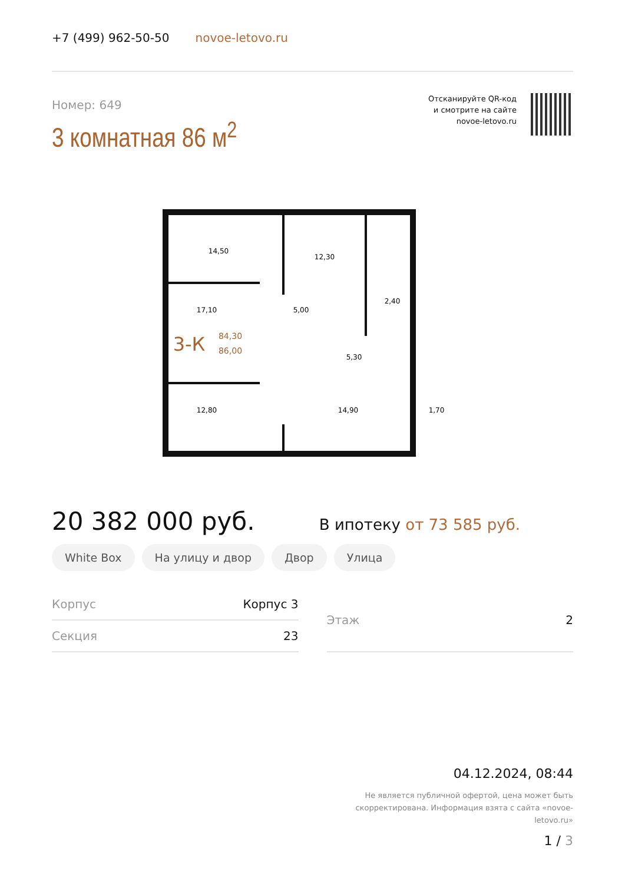+7 (499) 962-50-50 novoe-letovo.ru
Номер: 649
3 комнатная 86 м<sup>2</sup>
Отсканируйте QR-код
и смотрите на сайте
novoe-letovo.ru
14,50
12,30
17,10
5,00
2,40
5,30
12,80
14,90
1,70
3-К
84,30
86,00
20 382 000 руб.
В ипотеку от 73 585 руб.
White Box На улицу и двор Двор Улица
| Корпус | Корпус 3 |
| Секция | 23 |
| Этаж | 2 |
04.12.2024, 08:44
Не является публичной офертой, цена может быть скорректирована. Информация взята с сайта «novoe-letovo.ru»
1 / 3